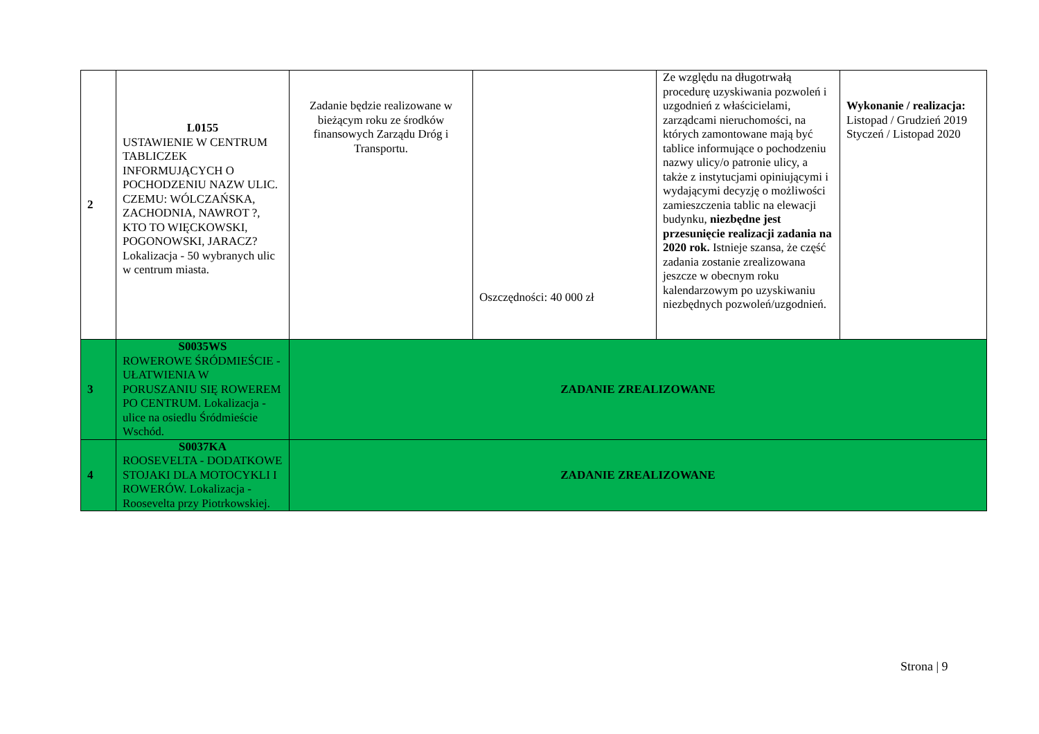| 2 | L0155 USTAWIENIE W CENTRUM TABLICZEK INFORMUJĄCYCH O POCHODZENIU NAZW ULIC. CZEMU: WÓLCZAŃSKA, ZACHODNIA, NAWROT ?, KTO TO WIĘCKOWSKI, POGONOWSKI, JARACZ? Lokalizacja - 50 wybranych ulic w centrum miasta. | Zadanie będzie realizowane w bieżącym roku ze środków finansowych Zarządu Dróg i Transportu. | Oszczędności: 40 000 zł | Ze względu na długotrwałą procedurę uzyskiwania pozwoleń i uzgodnień z właścicielami, zarządcami nieruchomości, na których zamontowane mają być tablice informujące o pochodzeniu nazwy ulicy/o patronie ulicy, a także z instytucjami opiniującymi i wydającymi decyzję o możliwości zamieszczenia tablic na elewacji budynku, niezbędne jest przesunięcie realizacji zadania na 2020 rok. Istnieje szansa, że część zadania zostanie zrealizowana jeszcze w obecnym roku kalendarzowym po uzyskiwaniu niezbędnych pozwoleń/uzgodnień. | Wykonanie / realizacja: Listopad / Grudzień 2019 Styczeń / Listopad 2020 |
| 3 | S0035WS ROWEROWE ŚRÓDMIEŚCIE - UŁATWIENIA W PORUSZANIU SIĘ ROWEREM PO CENTRUM. Lokalizacja - ulice na osiedlu Śródmieście Wschód. | ZADANIE ZREALIZOWANE | | | |
| 4 | S0037KA ROOSEVELTA - DODATKOWE STOJAKI DLA MOTOCYKLI I ROWERÓW. Lokalizacja - Roosevelta przy Piotrkowskiej. | ZADANIE ZREALIZOWANE | | | |
Strona | 9